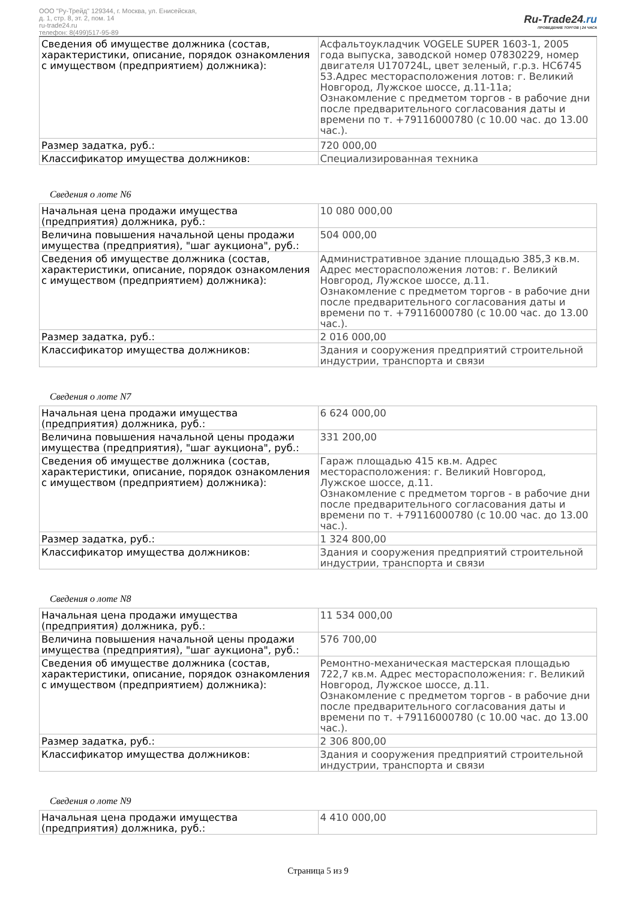ООО "Ру-Трейд" 129344, г. Москва, ул. Енисейская,
д. 1, стр. 8, эт. 2, пом. 14
ru-trade24.ru
телефон: 8(499)517-95-89
Ru-Trade24.ru
ПРОВЕДЕНИЕ ТОРГОВ | 24 ЧАСА
| Сведения об имуществе должника (состав, характеристики, описание, порядок ознакомления с имуществом (предприятием) должника): | Асфальтоукладчик VOGELE SUPER 1603-1, 2005 года выпуска, заводской номер 07830229, номер двигателя U170724L, цвет зеленый, г.р.з. НС6745 53.Адрес месторасположения лотов: г. Великий Новгород, Лужское шоссе, д.11-11а; Ознакомление с предметом торгов - в рабочие дни после предварительного согласования даты и времени по т. +79116000780 (с 10.00 час. до 13.00 час.). |
| Размер задатка, руб.: | 720 000,00 |
| Классификатор имущества должников: | Специализированная техника |
Сведения о лоте N6
| Начальная цена продажи имущества (предприятия) должника, руб.: | 10 080 000,00 |
| Величина повышения начальной цены продажи имущества (предприятия), "шаг аукциона", руб.: | 504 000,00 |
| Сведения об имуществе должника (состав, характеристики, описание, порядок ознакомления с имуществом (предприятием) должника): | Административное здание площадью 385,3 кв.м. Адрес месторасположения лотов: г. Великий Новгород, Лужское шоссе, д.11. Ознакомление с предметом торгов - в рабочие дни после предварительного согласования даты и времени по т. +79116000780 (с 10.00 час. до 13.00 час.). |
| Размер задатка, руб.: | 2 016 000,00 |
| Классификатор имущества должников: | Здания и сооружения предприятий строительной индустрии, транспорта и связи |
Сведения о лоте N7
| Начальная цена продажи имущества (предприятия) должника, руб.: | 6 624 000,00 |
| Величина повышения начальной цены продажи имущества (предприятия), "шаг аукциона", руб.: | 331 200,00 |
| Сведения об имуществе должника (состав, характеристики, описание, порядок ознакомления с имуществом (предприятием) должника): | Гараж площадью 415 кв.м. Адрес месторасположения: г. Великий Новгород, Лужское шоссе, д.11. Ознакомление с предметом торгов - в рабочие дни после предварительного согласования даты и времени по т. +79116000780 (с 10.00 час. до 13.00 час.). |
| Размер задатка, руб.: | 1 324 800,00 |
| Классификатор имущества должников: | Здания и сооружения предприятий строительной индустрии, транспорта и связи |
Сведения о лоте N8
| Начальная цена продажи имущества (предприятия) должника, руб.: | 11 534 000,00 |
| Величина повышения начальной цены продажи имущества (предприятия), "шаг аукциона", руб.: | 576 700,00 |
| Сведения об имуществе должника (состав, характеристики, описание, порядок ознакомления с имуществом (предприятием) должника): | Ремонтно-механическая мастерская площадью 722,7 кв.м. Адрес месторасположения: г. Великий Новгород, Лужское шоссе, д.11. Ознакомление с предметом торгов - в рабочие дни после предварительного согласования даты и времени по т. +79116000780 (с 10.00 час. до 13.00 час.). |
| Размер задатка, руб.: | 2 306 800,00 |
| Классификатор имущества должников: | Здания и сооружения предприятий строительной индустрии, транспорта и связи |
Сведения о лоте N9
| Начальная цена продажи имущества (предприятия) должника, руб.: | 4 410 000,00 |
Страница 5 из 9